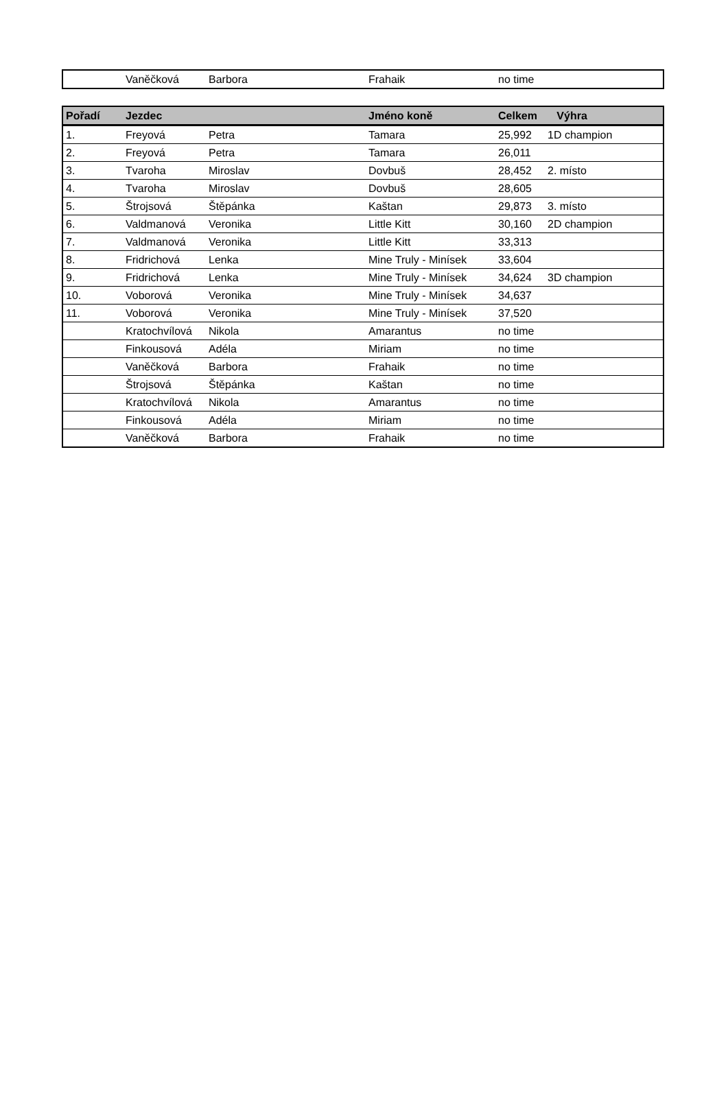| | Vaněčková | Barbora | Frahaik | no time | |
| Pořadí | Jezdec | | Jméno koně | Celkem | Výhra |
| --- | --- | --- | --- | --- | --- |
| 1. | Freyová | Petra | Tamara | 25,992 | 1D champion |
| 2. | Freyová | Petra | Tamara | 26,011 | |
| 3. | Tvaroha | Miroslav | Dovbuš | 28,452 | 2. místo |
| 4. | Tvaroha | Miroslav | Dovbuš | 28,605 | |
| 5. | Štrojsová | Štěpánka | Kaštan | 29,873 | 3. místo |
| 6. | Valdmanová | Veronika | Little Kitt | 30,160 | 2D champion |
| 7. | Valdmanová | Veronika | Little Kitt | 33,313 | |
| 8. | Fridrichová | Lenka | Mine Truly - Minísek | 33,604 | |
| 9. | Fridrichová | Lenka | Mine Truly - Minísek | 34,624 | 3D champion |
| 10. | Voborová | Veronika | Mine Truly - Minísek | 34,637 | |
| 11. | Voborová | Veronika | Mine Truly - Minísek | 37,520 | |
| | Kratochvílová | Nikola | Amarantus | no time | |
| | Finkousová | Adéla | Miriam | no time | |
| | Vaněčková | Barbora | Frahaik | no time | |
| | Štrojsová | Štěpánka | Kaštan | no time | |
| | Kratochvílová | Nikola | Amarantus | no time | |
| | Finkousová | Adéla | Miriam | no time | |
| | Vaněčková | Barbora | Frahaik | no time | |